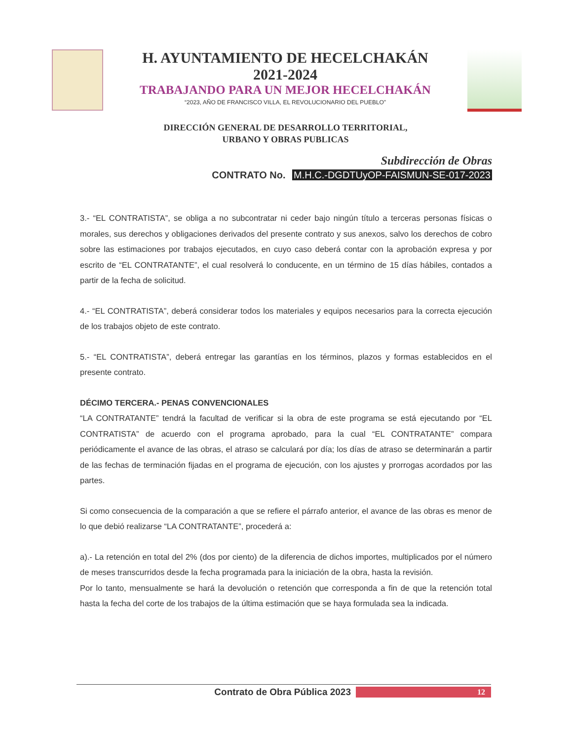H. AYUNTAMIENTO DE HECELCHAKÁN
2021-2024
TRABAJANDO PARA UN MEJOR HECELCHAKÁN
“2023, AÑO DE FRANCISCO VILLA, EL REVOLUCIONARIO DEL PUEBLO”
DIRECCIÓN GENERAL DE DESARROLLO TERRITORIAL,
URBANO Y OBRAS PUBLICAS
Subdirección de Obras
CONTRATO No. M.H.C.-DGDTUyOP-FAISMUN-SE-017-2023
3.- “EL CONTRATISTA”, se obliga a no subcontratar ni ceder bajo ningún título a terceras personas físicas o morales, sus derechos y obligaciones derivados del presente contrato y sus anexos, salvo los derechos de cobro sobre las estimaciones por trabajos ejecutados, en cuyo caso deberá contar con la aprobación expresa y por escrito de “EL CONTRATANTE”, el cual resolverá lo conducente, en un término de 15 días hábiles, contados a partir de la fecha de solicitud.
4.- “EL CONTRATISTA”, deberá considerar todos los materiales y equipos necesarios para la correcta ejecución de los trabajos objeto de este contrato.
5.- “EL CONTRATISTA”, deberá entregar las garantías en los términos, plazos y formas establecidos en el presente contrato.
DÉCIMO TERCERA.- PENAS CONVENCIONALES
“LA CONTRATANTE” tendrá la facultad de verificar si la obra de este programa se está ejecutando por “EL CONTRATISTA” de acuerdo con el programa aprobado, para la cual “EL CONTRATANTE” compara periódicamente el avance de las obras, el atraso se calculará por día; los días de atraso se determinarán a partir de las fechas de terminación fijadas en el programa de ejecución, con los ajustes y prorrogas acordados por las partes.
Si como consecuencia de la comparación a que se refiere el párrafo anterior, el avance de las obras es menor de lo que debió realizarse “LA CONTRATANTE”, procederá a:
a).- La retención en total del 2% (dos por ciento) de la diferencia de dichos importes, multiplicados por el número de meses transcurridos desde la fecha programada para la iniciación de la obra, hasta la revisión.
Por lo tanto, mensualmente se hará la devolución o retención que corresponda a fin de que la retención total hasta la fecha del corte de los trabajos de la última estimación que se haya formulada sea la indicada.
Contrato de Obra Pública 2023
12